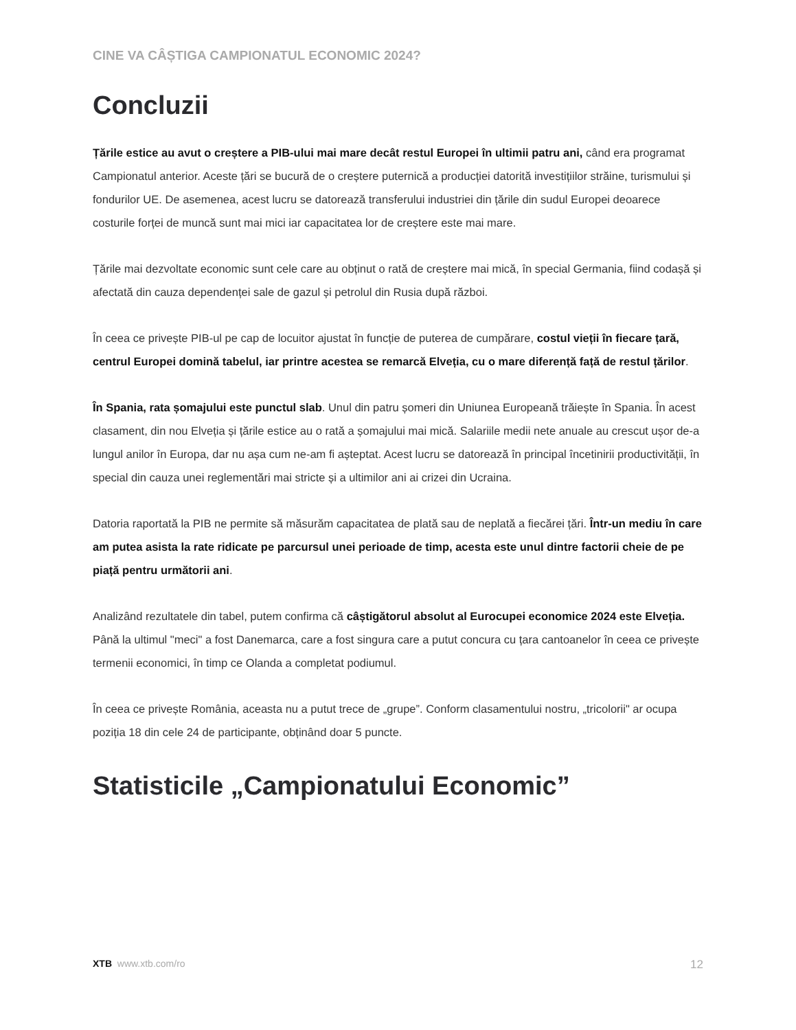CINE VA CÂȘTIGA CAMPIONATUL ECONOMIC 2024?
Concluzii
Țările estice au avut o creștere a PIB-ului mai mare decât restul Europei în ultimii patru ani, când era programat Campionatul anterior. Aceste țări se bucură de o creștere puternică a producției datorită investițiilor străine, turismului și fondurilor UE. De asemenea, acest lucru se datorează transferului industriei din țările din sudul Europei deoarece costurile forței de muncă sunt mai mici iar capacitatea lor de creștere este mai mare.
Țările mai dezvoltate economic sunt cele care au obținut o rată de creștere mai mică, în special Germania, fiind codașă și afectată din cauza dependenței sale de gazul și petrolul din Rusia după război.
În ceea ce privește PIB-ul pe cap de locuitor ajustat în funcție de puterea de cumpărare, costul vieții în fiecare țară, centrul Europei domină tabelul, iar printre acestea se remarcă Elveția, cu o mare diferență față de restul țărilor.
În Spania, rata șomajului este punctul slab. Unul din patru șomeri din Uniunea Europeană trăiește în Spania. În acest clasament, din nou Elveția și țările estice au o rată a șomajului mai mică. Salariile medii nete anuale au crescut ușor de-a lungul anilor în Europa, dar nu așa cum ne-am fi așteptat. Acest lucru se datorează în principal încetinirii productivității, în special din cauza unei reglementări mai stricte și a ultimilor ani ai crizei din Ucraina.
Datoria raportată la PIB ne permite să măsurăm capacitatea de plată sau de neplată a fiecărei țări. Într-un mediu în care am putea asista la rate ridicate pe parcursul unei perioade de timp, acesta este unul dintre factorii cheie de pe piață pentru următorii ani.
Analizând rezultatele din tabel, putem confirma că câștigătorul absolut al Eurocupei economice 2024 este Elveția. Până la ultimul "meci" a fost Danemarca, care a fost singura care a putut concura cu țara cantoanelor în ceea ce privește termenii economici, în timp ce Olanda a completat podiumul.
În ceea ce privește România, aceasta nu a putut trece de „grupe”. Conform clasamentului nostru, „tricolorii" ar ocupa poziția 18 din cele 24 de participante, obținând doar 5 puncte.
Statisticile „Campionatului Economic”
XTB www.xtb.com/ro 12